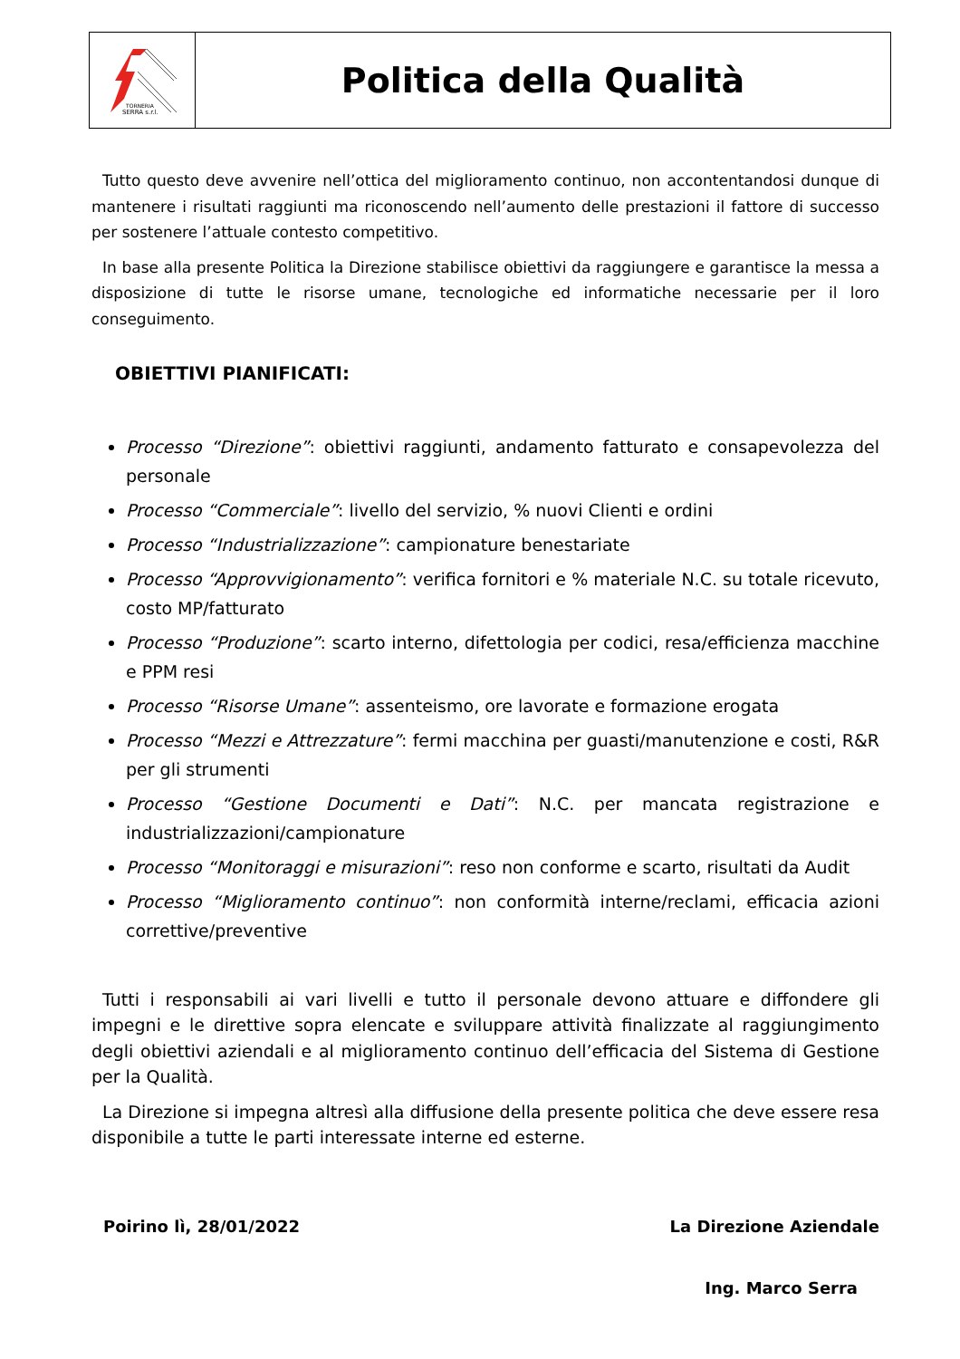TORNERIA
SERRA s.r.l.
Politica della Qualità
Tutto questo deve avvenire nell’ottica del miglioramento continuo, non accontentandosi dunque di mantenere i risultati raggiunti ma riconoscendo nell’aumento delle prestazioni il fattore di successo per sostenere l’attuale contesto competitivo.
In base alla presente Politica la Direzione stabilisce obiettivi da raggiungere e garantisce la messa a disposizione di tutte le risorse umane, tecnologiche ed informatiche necessarie per il loro conseguimento.
OBIETTIVI PIANIFICATI:
Processo “Direzione”: obiettivi raggiunti, andamento fatturato e consapevolezza del personale
Processo “Commerciale”: livello del servizio, % nuovi Clienti e ordini
Processo “Industrializzazione”: campionature benestariate
Processo “Approvvigionamento”: verifica fornitori e % materiale N.C. su totale ricevuto, costo MP/fatturato
Processo “Produzione”: scarto interno, difettologia per codici, resa/efficienza macchine e PPM resi
Processo “Risorse Umane”: assenteismo, ore lavorate e formazione erogata
Processo “Mezzi e Attrezzature”: fermi macchina per guasti/manutenzione e costi, R&R per gli strumenti
Processo “Gestione Documenti e Dati”: N.C. per mancata registrazione e industrializzazioni/campionature
Processo “Monitoraggi e misurazioni”: reso non conforme e scarto, risultati da Audit
Processo “Miglioramento continuo”: non conformità interne/reclami, efficacia azioni correttive/preventive
Tutti i responsabili ai vari livelli e tutto il personale devono attuare e diffondere gli impegni e le direttive sopra elencate e sviluppare attività finalizzate al raggiungimento degli obiettivi aziendali e al miglioramento continuo dell’efficacia del Sistema di Gestione per la Qualità.
La Direzione si impegna altresì alla diffusione della presente politica che deve essere resa disponibile a tutte le parti interessate interne ed esterne.
Poirino lì, 28/01/2022 La Direzione Aziendale
Ing. Marco Serra